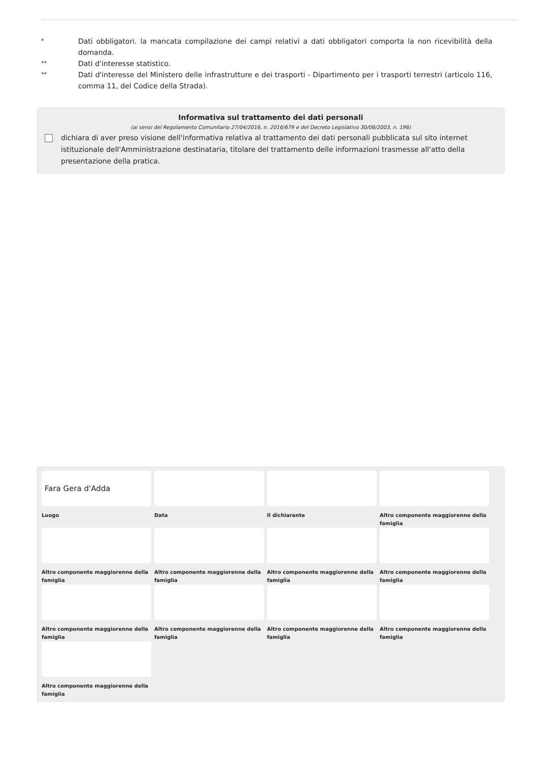*
Dati obbligatori. la mancata compilazione dei campi relativi a dati obbligatori comporta la non ricevibilità della domanda.
**
Dati d'interesse statistico.
**
Dati d'interesse del Ministero delle infrastrutture e dei trasporti - Dipartimento per i trasporti terrestri (articolo 116, comma 11, del Codice della Strada).
Informativa sul trattamento dei dati personali
(ai sensi del Regolamento Comunitario 27/04/2016, n. 2016/679 e del Decreto Legislativo 30/06/2003, n. 196)
dichiara di aver preso visione dell'informativa relativa al trattamento dei dati personali pubblicata sul sito internet istituzionale dell'Amministrazione destinataria, titolare del trattamento delle informazioni trasmesse all'atto della presentazione della pratica.
Fara Gera d'Adda
Luogo
Data
Il dichiarante
Altro componente maggiorenne della famiglia
Altro componente maggiorenne della famiglia
Altro componente maggiorenne della famiglia
Altro componente maggiorenne della famiglia
Altro componente maggiorenne della famiglia
Altro componente maggiorenne della famiglia
Altro componente maggiorenne della famiglia
Altro componente maggiorenne della famiglia
Altro componente maggiorenne della famiglia
Altro componente maggiorenne della famiglia